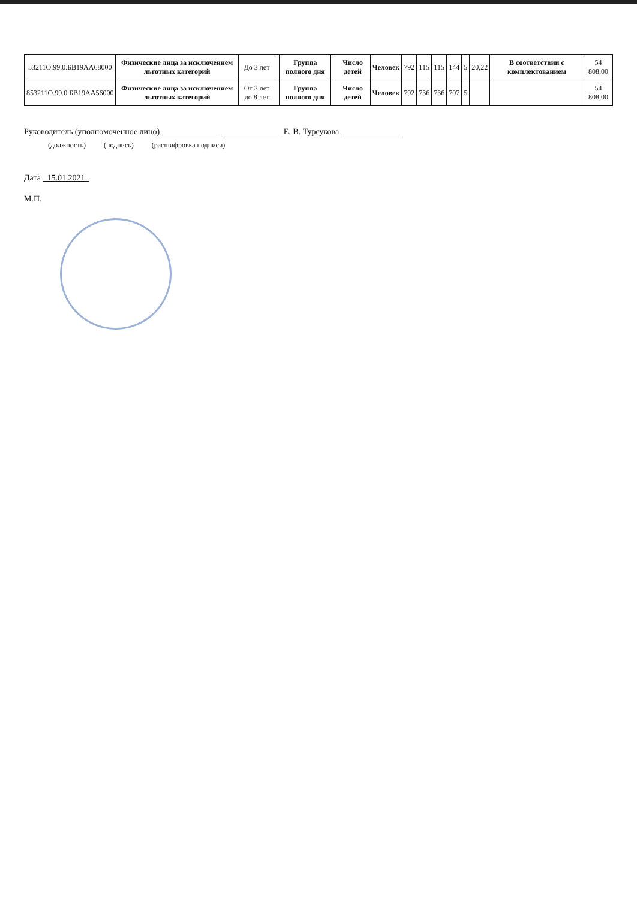| 53211О.99.0.БВ19АА68000 | Физические лица за исключением льготных категорий | До 3 лет | | Группа полного дня | | Число детей | Человек | 792 | 115 | 115 | 144 | 5 | 20,22 | В соответствии с комплектованием | 54 808,00 |
| 853211О.99.0.БВ19АА56000 | Физические лица за исключением льготных категорий | От 3 лет до 8 лет | | Группа полного дня | | Число детей | Человек | 792 | 736 | 736 | 707 | 5 | | | 54 808,00 |
Руководитель (уполномоченное лицо) ______________ ______________ Е. В. Турсукова ______________
(должность) (подпись) (расшифровка подписи)
Дата 15.01.2021
М.П.